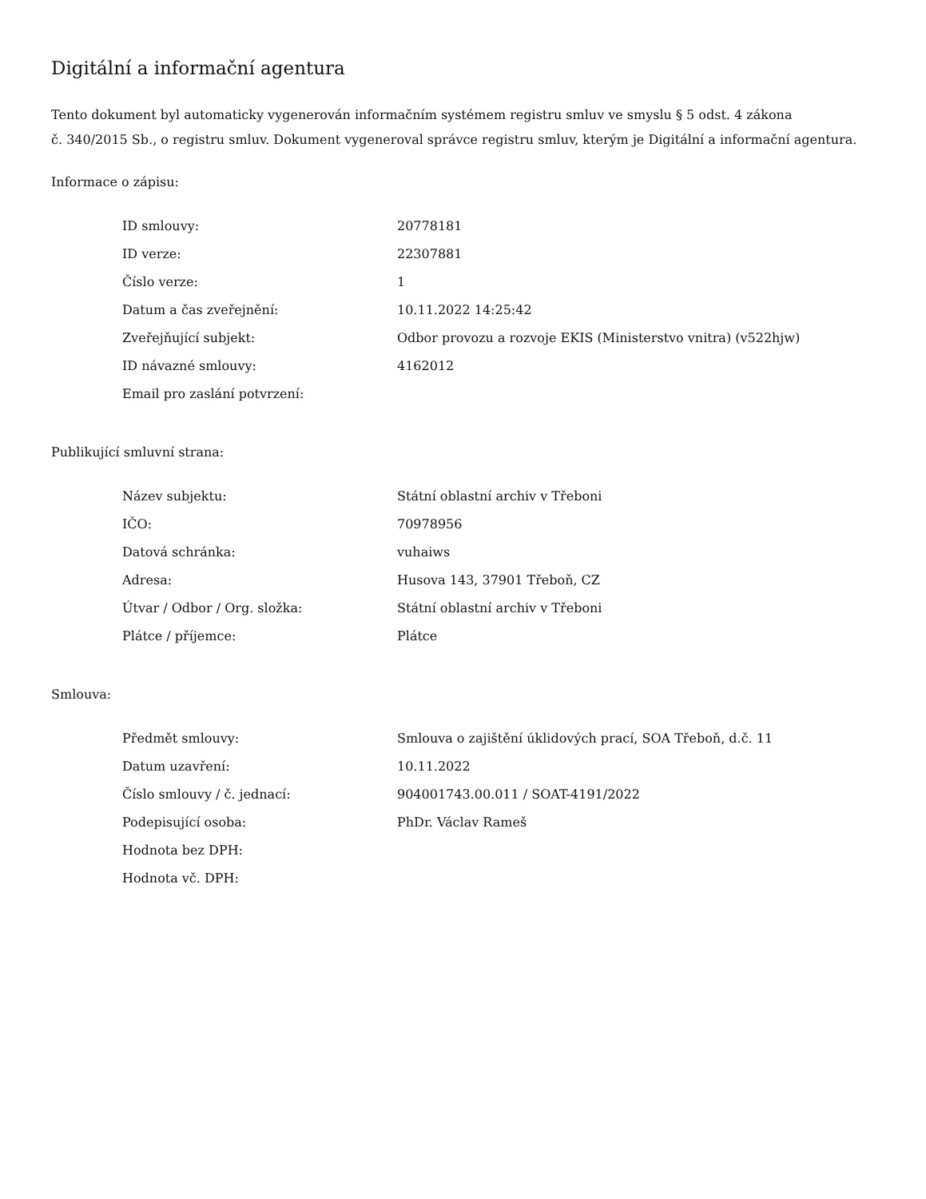Digitální a informační agentura
Tento dokument byl automaticky vygenerován informačním systémem registru smluv ve smyslu § 5 odst. 4 zákona
č. 340/2015 Sb., o registru smluv. Dokument vygeneroval správce registru smluv, kterým je Digitální a informační agentura.
Informace o zápisu:
| ID smlouvy: | 20778181 |
| ID verze: | 22307881 |
| Číslo verze: | 1 |
| Datum a čas zveřejnění: | 10.11.2022 14:25:42 |
| Zveřejňující subjekt: | Odbor provozu a rozvoje EKIS (Ministerstvo vnitra) (v522hjw) |
| ID návazné smlouvy: | 4162012 |
| Email pro zaslání potvrzení: | |
Publikující smluvní strana:
| Název subjektu: | Státní oblastní archiv v Třeboni |
| IČO: | 70978956 |
| Datová schránka: | vuhaiws |
| Adresa: | Husova 143, 37901 Třeboň, CZ |
| Útvar / Odbor / Org. složka: | Státní oblastní archiv v Třeboni |
| Plátce / příjemce: | Plátce |
Smlouva:
| Předmět smlouvy: | Smlouva o zajištění úklidových prací, SOA Třeboň, d.č. 11 |
| Datum uzavření: | 10.11.2022 |
| Číslo smlouvy / č. jednací: | 904001743.00.011 / SOAT-4191/2022 |
| Podepisující osoba: | PhDr. Václav Rameš |
| Hodnota bez DPH: | |
| Hodnota vč. DPH: | |